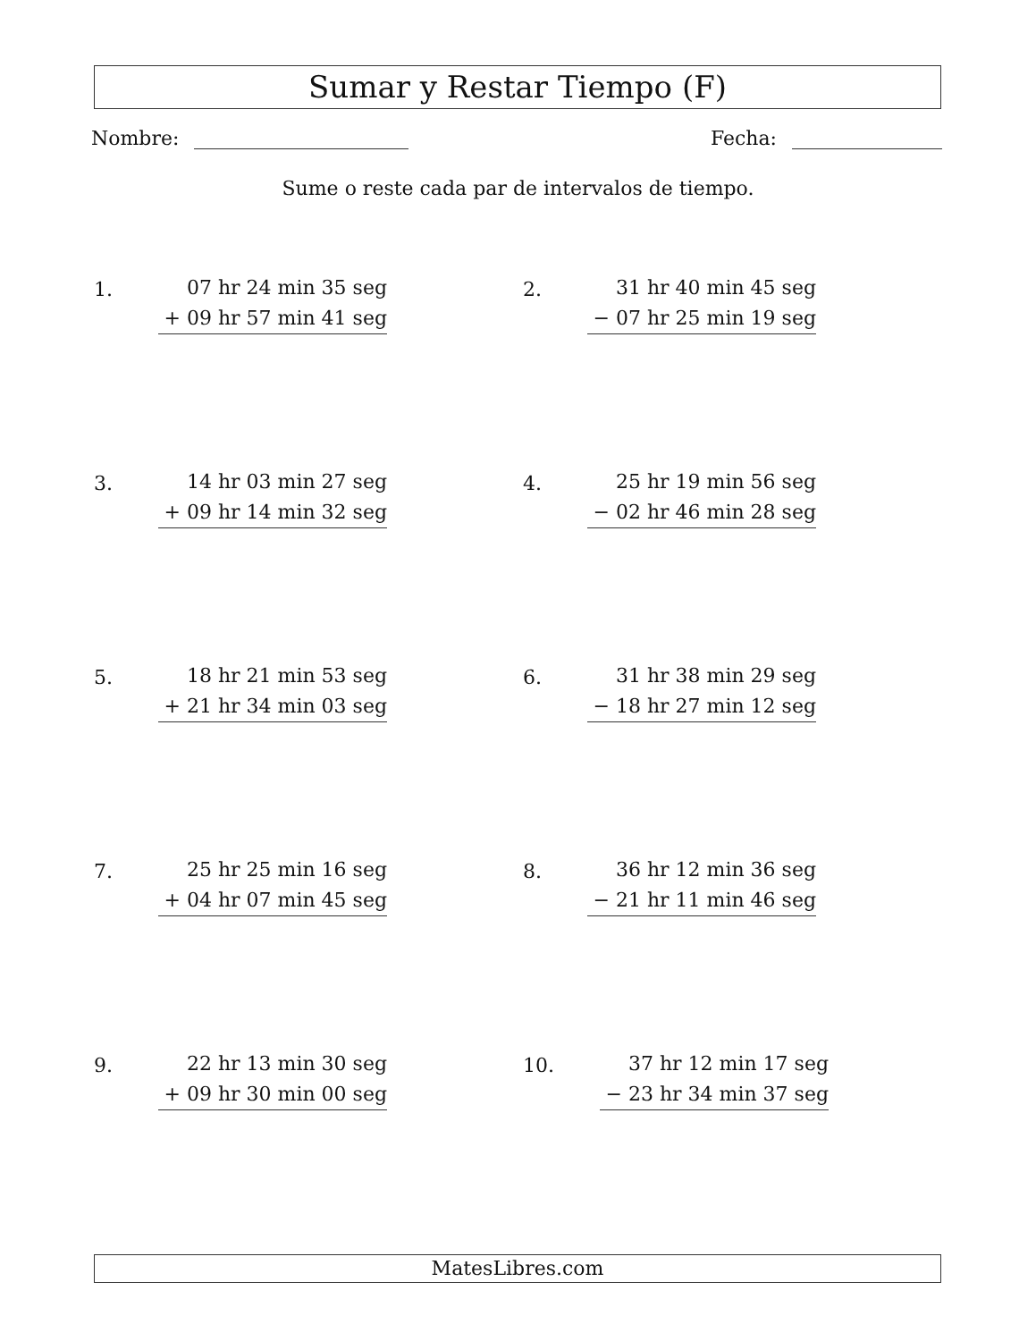Sumar y Restar Tiempo (F)
Nombre: Fecha:
Sume o reste cada par de intervalos de tiempo.
1.
07 hr 24 min 35 seg
+ 09 hr 57 min 41 seg
2.
31 hr 40 min 45 seg
− 07 hr 25 min 19 seg
3.
14 hr 03 min 27 seg
+ 09 hr 14 min 32 seg
4.
25 hr 19 min 56 seg
− 02 hr 46 min 28 seg
5.
18 hr 21 min 53 seg
+ 21 hr 34 min 03 seg
6.
31 hr 38 min 29 seg
− 18 hr 27 min 12 seg
7.
25 hr 25 min 16 seg
+ 04 hr 07 min 45 seg
8.
36 hr 12 min 36 seg
− 21 hr 11 min 46 seg
9.
22 hr 13 min 30 seg
+ 09 hr 30 min 00 seg
10.
37 hr 12 min 17 seg
− 23 hr 34 min 37 seg
MatesLibres.com